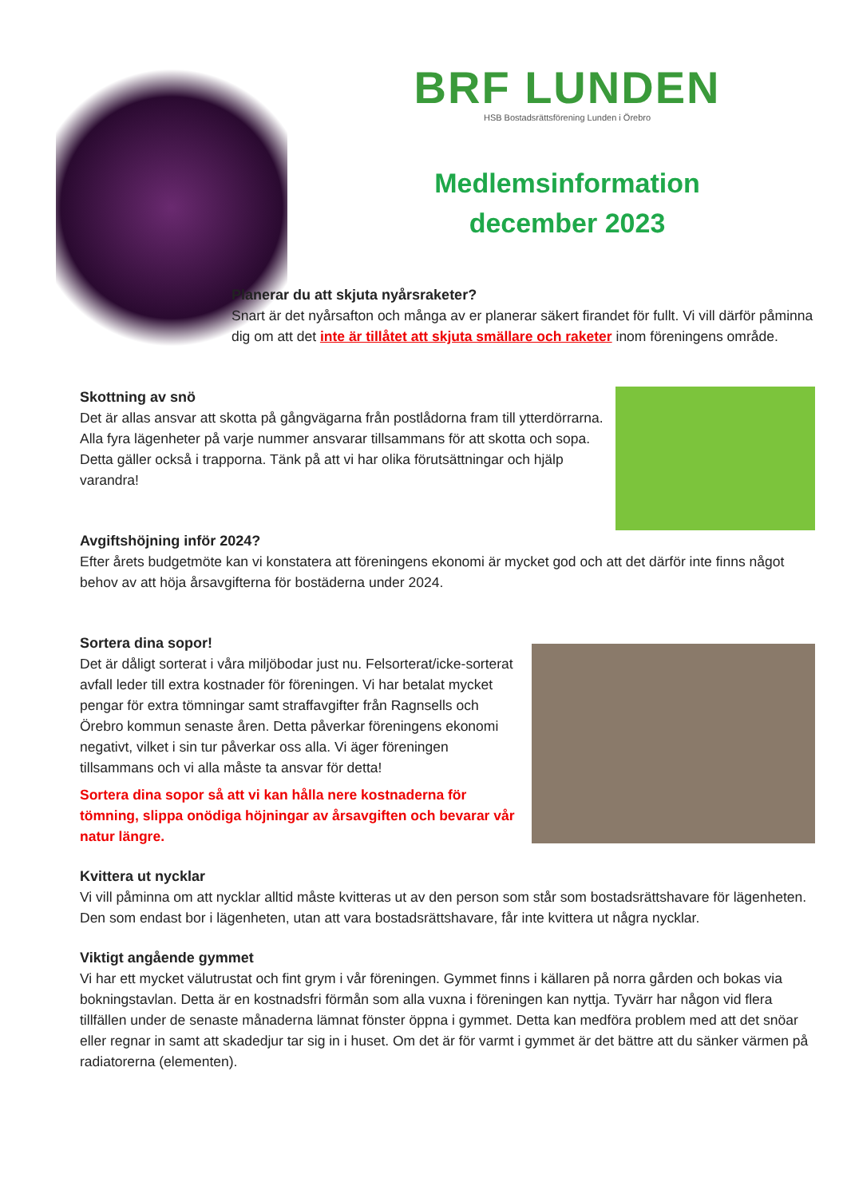BRF LUNDEN
HSB Bostadsrättsförening Lunden i Örebro
Medlemsinformation
december 2023
Planerar du att skjuta nyårsraketer?
Snart är det nyårsafton och många av er planerar säkert firandet för fullt. Vi vill därför påminna dig om att det inte är tillåtet att skjuta smällare och raketer inom föreningens område.
Skottning av snö
Det är allas ansvar att skotta på gångvägarna från postlådorna fram till ytterdörrarna. Alla fyra lägenheter på varje nummer ansvarar tillsammans för att skotta och sopa. Detta gäller också i trapporna. Tänk på att vi har olika förutsättningar och hjälp varandra!
Avgiftshöjning inför 2024?
Efter årets budgetmöte kan vi konstatera att föreningens ekonomi är mycket god och att det därför inte finns något behov av att höja årsavgifterna för bostäderna under 2024.
Sortera dina sopor!
Det är dåligt sorterat i våra miljöbodar just nu. Felsorterat/icke-sorterat avfall leder till extra kostnader för föreningen. Vi har betalat mycket pengar för extra tömningar samt straffavgifter från Ragnsells och Örebro kommun senaste åren. Detta påverkar föreningens ekonomi negativt, vilket i sin tur påverkar oss alla. Vi äger föreningen tillsammans och vi alla måste ta ansvar för detta!
Sortera dina sopor så att vi kan hålla nere kostnaderna för tömning, slippa onödiga höjningar av årsavgiften och bevarar vår natur längre.
Kvittera ut nycklar
Vi vill påminna om att nycklar alltid måste kvitteras ut av den person som står som bostadsrättshavare för lägenheten. Den som endast bor i lägenheten, utan att vara bostadsrättshavare, får inte kvittera ut några nycklar.
Viktigt angående gymmet
Vi har ett mycket välutrustat och fint grym i vår föreningen. Gymmet finns i källaren på norra gården och bokas via bokningstavlan. Detta är en kostnadsfri förmån som alla vuxna i föreningen kan nyttja. Tyvärr har någon vid flera tillfällen under de senaste månaderna lämnat fönster öppna i gymmet. Detta kan medföra problem med att det snöar eller regnar in samt att skadedjur tar sig in i huset. Om det är för varmt i gymmet är det bättre att du sänker värmen på radiatorerna (elementen).